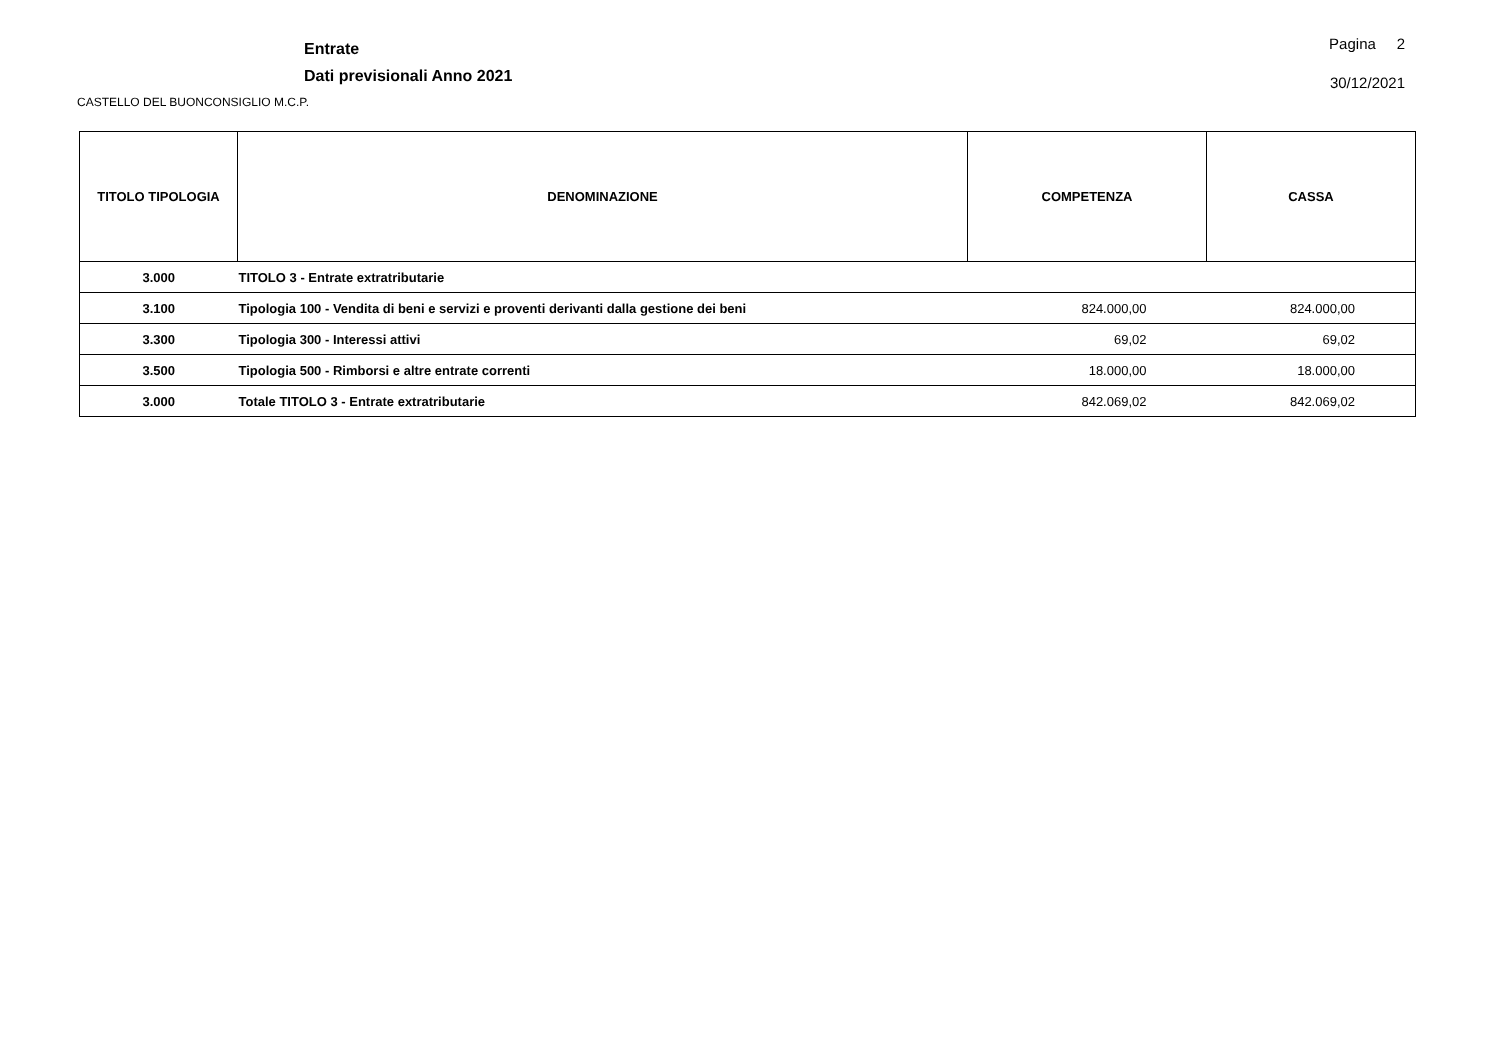Entrate
Dati previsionali Anno 2021
Pagina 2
30/12/2021
CASTELLO DEL BUONCONSIGLIO M.C.P.
| TITOLO TIPOLOGIA | DENOMINAZIONE | COMPETENZA | CASSA |
| --- | --- | --- | --- |
| 3.000 | TITOLO 3 - Entrate extratributarie | | |
| 3.100 | Tipologia 100 - Vendita di beni e servizi e proventi derivanti dalla gestione dei beni | 824.000,00 | 824.000,00 |
| 3.300 | Tipologia 300 - Interessi attivi | 69,02 | 69,02 |
| 3.500 | Tipologia 500 - Rimborsi e altre entrate correnti | 18.000,00 | 18.000,00 |
| 3.000 | Totale TITOLO 3 - Entrate extratributarie | 842.069,02 | 842.069,02 |